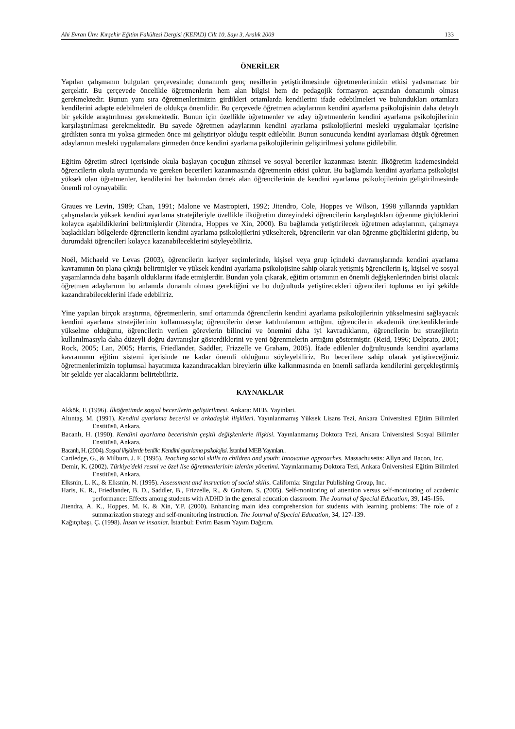Ahi Evran Ünv. Kırşehir Eğitim Fakültesi Dergisi (KEFAD) Cilt 10, Sayı 3, Aralık 2009 133
ÖNERİLER
Yapılan çalışmanın bulguları çerçevesinde; donanımlı genç nesillerin yetiştirilmesinde öğretmenlerimizin etkisi yadsınamaz bir gerçektir. Bu çerçevede öncelikle öğretmenlerin hem alan bilgisi hem de pedagojik formasyon açısından donanımlı olması gerekmektedir. Bunun yanı sıra öğretmenlerimizin girdikleri ortamlarda kendilerini ifade edebilmeleri ve bulundukları ortamlara kendilerini adapte edebilmeleri de oldukça önemlidir. Bu çerçevede öğretmen adaylarının kendini ayarlama psikolojisinin daha detaylı bir şekilde araştırılması gerekmektedir. Bunun için özellikle öğretmenler ve aday öğretmenlerin kendini ayarlama psikolojilerinin karşılaştırılması gerekmektedir. Bu sayede öğretmen adaylarının kendini ayarlama psikolojilerini mesleki uygulamalar içerisine girdikten sonra mı yoksa girmeden önce mi geliştiriyor olduğu tespit edilebilir. Bunun sonucunda kendini ayarlaması düşük öğretmen adaylarının mesleki uygulamalara girmeden önce kendini ayarlama psikolojilerinin geliştirilmesi yoluna gidilebilir.
Eğitim öğretim süreci içerisinde okula başlayan çocuğun zihinsel ve sosyal beceriler kazanması istenir. İlköğretim kademesindeki öğrencilerin okula uyumunda ve gereken becerileri kazanmasında öğretmenin etkisi çoktur. Bu bağlamda kendini ayarlama psikolojisi yüksek olan öğretmenler, kendilerini her bakımdan örnek alan öğrencilerinin de kendini ayarlama psikolojilerinin geliştirilmesinde önemli rol oynayabilir.
Graues ve Levin, 1989; Chan, 1991; Malone ve Mastropieri, 1992; Jitendro, Cole, Hoppes ve Wilson, 1998 yıllarında yaptıkları çalışmalarda yüksek kendini ayarlama stratejileriyle özellikle ilköğretim düzeyindeki öğrencilerin karşılaştıkları öğrenme güçlüklerini kolayca aşabildiklerini belirtmişlerdir (Jitendra, Hoppes ve Xin, 2000). Bu bağlamda yetiştirilecek öğretmen adaylarının, çalışmaya başladıkları bölgelerde öğrencilerin kendini ayarlama psikolojilerini yükselterek, öğrencilerin var olan öğrenme güçlüklerini giderip, bu durumdaki öğrencileri kolayca kazanabileceklerini söyleyebiliriz.
Noël, Michaeld ve Levas (2003), öğrencilerin kariyer seçimlerinde, kişisel veya grup içindeki davranışlarında kendini ayarlama kavramının ön plana çıktığı belirtmişler ve yüksek kendini ayarlama psikolojisine sahip olarak yetişmiş öğrencilerin iş, kişisel ve sosyal yaşamlarında daha başarılı olduklarını ifade etmişlerdir. Bundan yola çıkarak, eğitim ortamının en önemli değişkenlerinden birisi olacak öğretmen adaylarının bu anlamda donamlı olması gerektiğini ve bu doğrultuda yetiştirecekleri öğrencileri topluma en iyi şekilde kazandırabileceklerini ifade edebiliriz.
Yine yapılan birçok araştırma, öğretmenlerin, sınıf ortamında öğrencilerin kendini ayarlama psikolojilerinin yükselmesini sağlayacak kendini ayarlama stratejilerinin kullanmasıyla; öğrencilerin derse katılımlarının arttığını, öğrencilerin akademik üretkenliklerinde yükselme olduğunu, öğrencilerin verilen görevlerin bilincini ve önemini daha iyi kavradıklarını, öğrencilerin bu stratejilerin kullanılmasıyla daha düzeyli doğru davranışlar gösterdiklerini ve yeni öğrenmelerin arttığını göstermiştir. (Reid, 1996; Delprato, 2001; Rock, 2005; Lan, 2005; Harris, Friedlander, Saddler, Frizzelle ve Graham, 2005). İfade edilenler doğrultusunda kendini ayarlama kavramının eğitim sistemi içerisinde ne kadar önemli olduğunu söyleyebiliriz. Bu becerilere sahip olarak yetiştireceğimiz öğretmenlerimizin toplumsal hayatımıza kazandıracakları bireylerin ülke kalkınmasında en önemli saflarda kendilerini gerçekleştirmiş bir şekilde yer alacaklarını belirtebiliriz.
KAYNAKLAR
Akkök, F. (1996). İlköğretimde sosyal becerilerin geliştirilmesi. Ankara: MEB. Yayinlari.
Altıntaş, M. (1991). Kendini ayarlama becerisi ve arkadaşlık ilişkileri. Yayınlanmamış Yüksek Lisans Tezi, Ankara Üniversitesi Eğitim Bilimleri Enstitüsü, Ankara.
Bacanlı, H. (1990). Kendini ayarlama becerisinin çeşitli değişkenlerle ilişkisi. Yayınlanmamış Doktora Tezi, Ankara Üniversitesi Sosyal Bilimler Enstitüsü, Ankara.
Bacanlı, H. (2004). Sosyal ilişkilerde benlik: Kendini ayarlama psikolojisi. İstanbul MEB Yayınları..
Cartledge, G., & Milburn, J. F. (1995). Teaching social skills to children and youth: Innovative approaches. Massachusetts: Allyn and Bacon, Inc.
Demir, K. (2002). Türkiye'deki resmi ve özel lise öğretmenlerinin izlenim yönetimi. Yayınlanmamış Doktora Tezi, Ankara Üniversitesi Eğitim Bilimleri Enstitüsü, Ankara.
Elksnin, L. K., & Elksnin, N. (1995). Assessment and insruction of social skills. California: Singular Publishing Group, Inc.
Haris, K. R., Friedlander, B. D., Saddler, B., Frizzelle, R., & Graham, S. (2005). Self-monitoring of attention versus self-monitoring of academic performance: Effects among students with ADHD in the general education classroom. The Journal of Special Education, 39, 145-156.
Jitendra, A. K., Hoppes, M. K. & Xin, Y.P. (2000). Enhancing main idea comprehension for students with learning problems: The role of a summarization strategy and self-monitoring instruction. The Journal of Special Education, 34, 127-139.
Kağıtçıbaşı, Ç. (1998). İnsan ve insanlar. İstanbul: Evrim Basım Yayım Dağıtım.